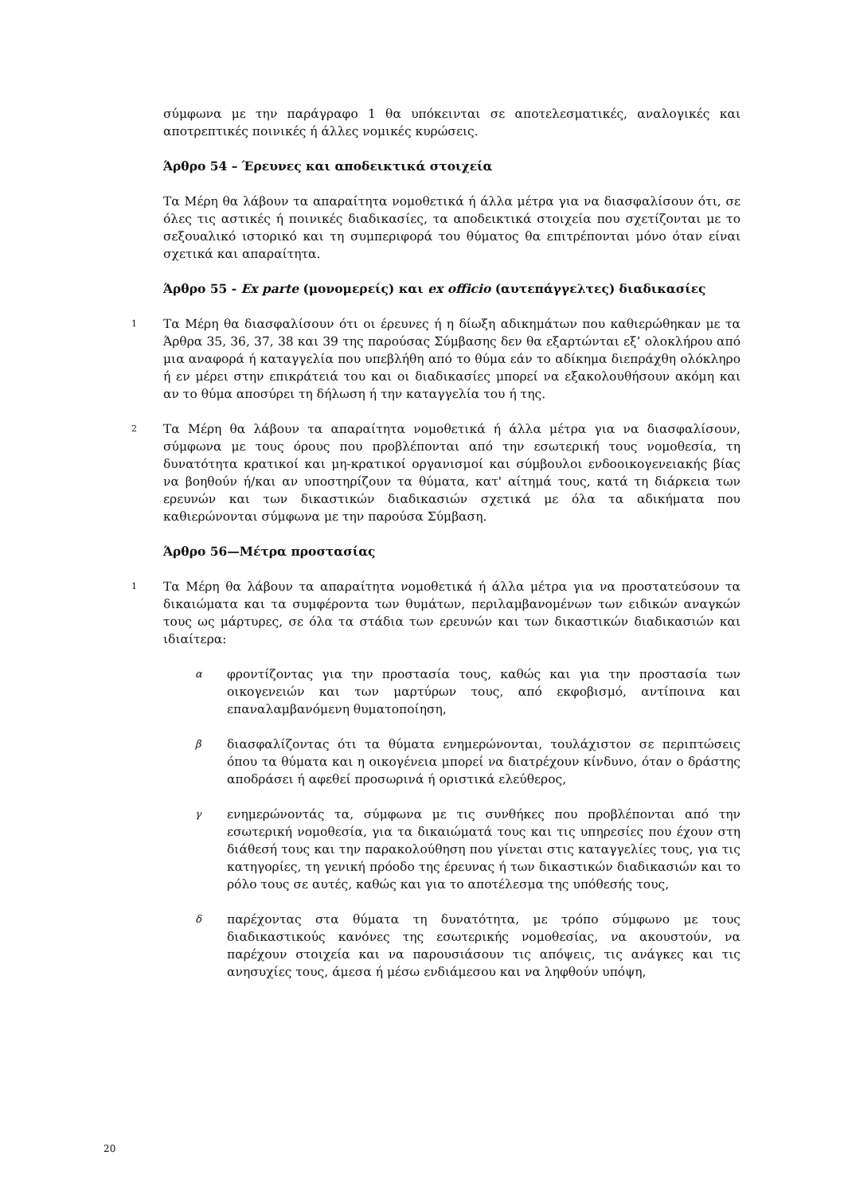σύμφωνα με την παράγραφο 1 θα υπόκεινται σε αποτελεσματικές, αναλογικές και αποτρεπτικές ποινικές ή άλλες νομικές κυρώσεις.
Άρθρο 54 – Έρευνες και αποδεικτικά στοιχεία
Τα Μέρη θα λάβουν τα απαραίτητα νομοθετικά ή άλλα μέτρα για να διασφαλίσουν ότι, σε όλες τις αστικές ή ποινικές διαδικασίες, τα αποδεικτικά στοιχεία που σχετίζονται με το σεξουαλικό ιστορικό και τη συμπεριφορά του θύματος θα επιτρέπονται μόνο όταν είναι σχετικά και απαραίτητα.
Άρθρο 55 - Ex parte (μονομερείς) και ex officio (αυτεπάγγελτες) διαδικασίες
1
Τα Μέρη θα διασφαλίσουν ότι οι έρευνες ή η δίωξη αδικημάτων που καθιερώθηκαν με τα Άρθρα 35, 36, 37, 38 και 39 της παρούσας Σύμβασης δεν θα εξαρτώνται εξ’ ολοκλήρου από μια αναφορά ή καταγγελία που υπεβλήθη από το θύμα εάν το αδίκημα διεπράχθη ολόκληρο ή εν μέρει στην επικράτειά του και οι διαδικασίες μπορεί να εξακολουθήσουν ακόμη και αν το θύμα αποσύρει τη δήλωση ή την καταγγελία του ή της.
2
Τα Μέρη θα λάβουν τα απαραίτητα νομοθετικά ή άλλα μέτρα για να διασφαλίσουν, σύμφωνα με τους όρους που προβλέπονται από την εσωτερική τους νομοθεσία, τη δυνατότητα κρατικοί και μη-κρατικοί οργανισμοί και σύμβουλοι ενδοοικογενειακής βίας να βοηθούν ή/και αν υποστηρίζουν τα θύματα, κατ' αίτημά τους, κατά τη διάρκεια των ερευνών και των δικαστικών διαδικασιών σχετικά με όλα τα αδικήματα που καθιερώνονται σύμφωνα με την παρούσα Σύμβαση.
Άρθρο 56—Μέτρα προστασίας
1
Τα Μέρη θα λάβουν τα απαραίτητα νομοθετικά ή άλλα μέτρα για να προστατεύσουν τα δικαιώματα και τα συμφέροντα των θυμάτων, περιλαμβανομένων των ειδικών αναγκών τους ως μάρτυρες, σε όλα τα στάδια των ερευνών και των δικαστικών διαδικασιών και ιδιαίτερα:
α
φροντίζοντας για την προστασία τους, καθώς και για την προστασία των οικογενειών και των μαρτύρων τους, από εκφοβισμό, αντίποινα και επαναλαμβανόμενη θυματοποίηση,
β
διασφαλίζοντας ότι τα θύματα ενημερώνονται, τουλάχιστον σε περιπτώσεις όπου τα θύματα και η οικογένεια μπορεί να διατρέχουν κίνδυνο, όταν ο δράστης αποδράσει ή αφεθεί προσωρινά ή οριστικά ελεύθερος,
γ
ενημερώνοντάς τα, σύμφωνα με τις συνθήκες που προβλέπονται από την εσωτερική νομοθεσία, για τα δικαιώματά τους και τις υπηρεσίες που έχουν στη διάθεσή τους και την παρακολούθηση που γίνεται στις καταγγελίες τους, για τις κατηγορίες, τη γενική πρόοδο της έρευνας ή των δικαστικών διαδικασιών και το ρόλο τους σε αυτές, καθώς και για το αποτέλεσμα της υπόθεσής τους,
δ
παρέχοντας στα θύματα τη δυνατότητα, με τρόπο σύμφωνο με τους διαδικαστικούς κανόνες της εσωτερικής νομοθεσίας, να ακουστούν, να παρέχουν στοιχεία και να παρουσιάσουν τις απόψεις, τις ανάγκες και τις ανησυχίες τους, άμεσα ή μέσω ενδιάμεσου και να ληφθούν υπόψη,
20